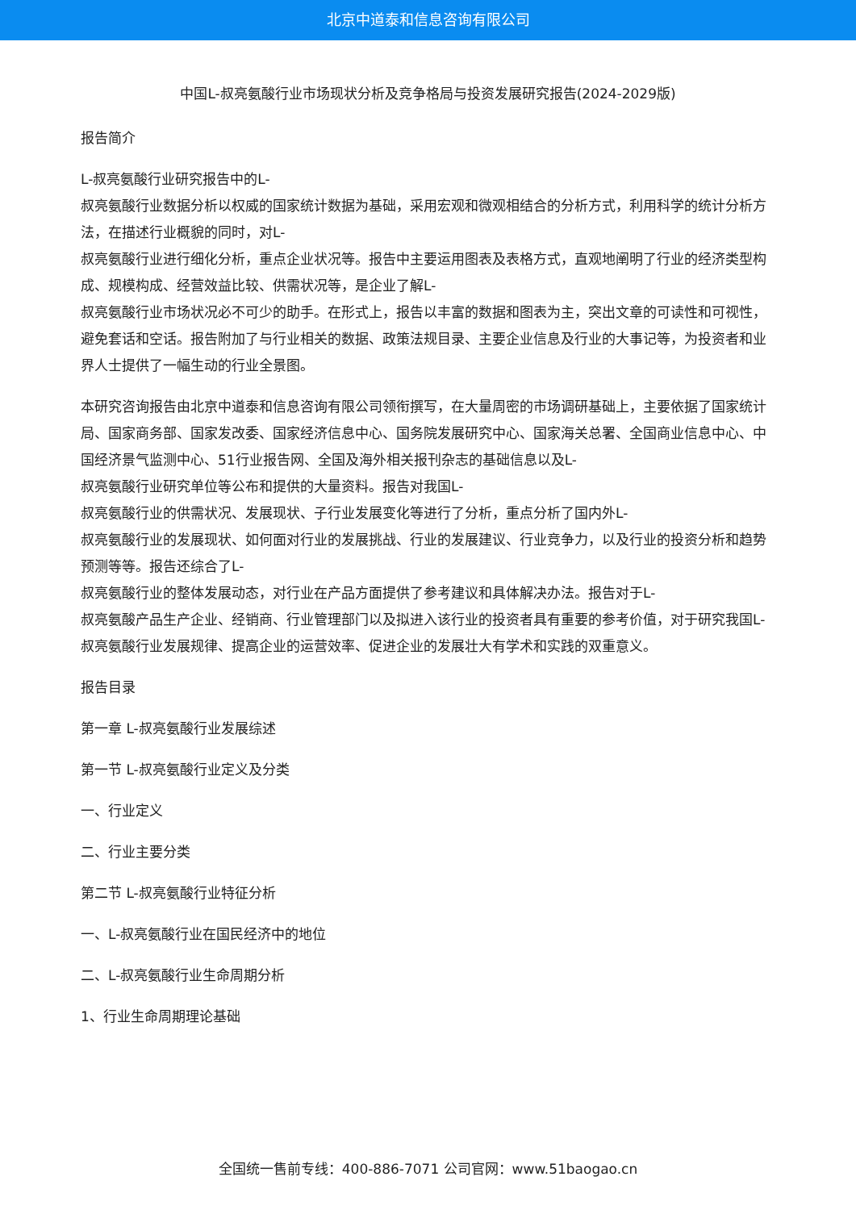北京中道泰和信息咨询有限公司
中国L-叔亮氨酸行业市场现状分析及竞争格局与投资发展研究报告(2024-2029版)
报告简介
L-叔亮氨酸行业研究报告中的L-
叔亮氨酸行业数据分析以权威的国家统计数据为基础，采用宏观和微观相结合的分析方式，利用科学的统计分析方法，在描述行业概貌的同时，对L-
叔亮氨酸行业进行细化分析，重点企业状况等。报告中主要运用图表及表格方式，直观地阐明了行业的经济类型构成、规模构成、经营效益比较、供需状况等，是企业了解L-
叔亮氨酸行业市场状况必不可少的助手。在形式上，报告以丰富的数据和图表为主，突出文章的可读性和可视性，避免套话和空话。报告附加了与行业相关的数据、政策法规目录、主要企业信息及行业的大事记等，为投资者和业界人士提供了一幅生动的行业全景图。
本研究咨询报告由北京中道泰和信息咨询有限公司领衔撰写，在大量周密的市场调研基础上，主要依据了国家统计局、国家商务部、国家发改委、国家经济信息中心、国务院发展研究中心、国家海关总署、全国商业信息中心、中国经济景气监测中心、51行业报告网、全国及海外相关报刊杂志的基础信息以及L-
叔亮氨酸行业研究单位等公布和提供的大量资料。报告对我国L-
叔亮氨酸行业的供需状况、发展现状、子行业发展变化等进行了分析，重点分析了国内外L-
叔亮氨酸行业的发展现状、如何面对行业的发展挑战、行业的发展建议、行业竞争力，以及行业的投资分析和趋势预测等等。报告还综合了L-
叔亮氨酸行业的整体发展动态，对行业在产品方面提供了参考建议和具体解决办法。报告对于L-
叔亮氨酸产品生产企业、经销商、行业管理部门以及拟进入该行业的投资者具有重要的参考价值，对于研究我国L-
叔亮氨酸行业发展规律、提高企业的运营效率、促进企业的发展壮大有学术和实践的双重意义。
报告目录
第一章 L-叔亮氨酸行业发展综述
第一节 L-叔亮氨酸行业定义及分类
一、行业定义
二、行业主要分类
第二节 L-叔亮氨酸行业特征分析
一、L-叔亮氨酸行业在国民经济中的地位
二、L-叔亮氨酸行业生命周期分析
1、行业生命周期理论基础
全国统一售前专线：400-886-7071 公司官网：www.51baogao.cn